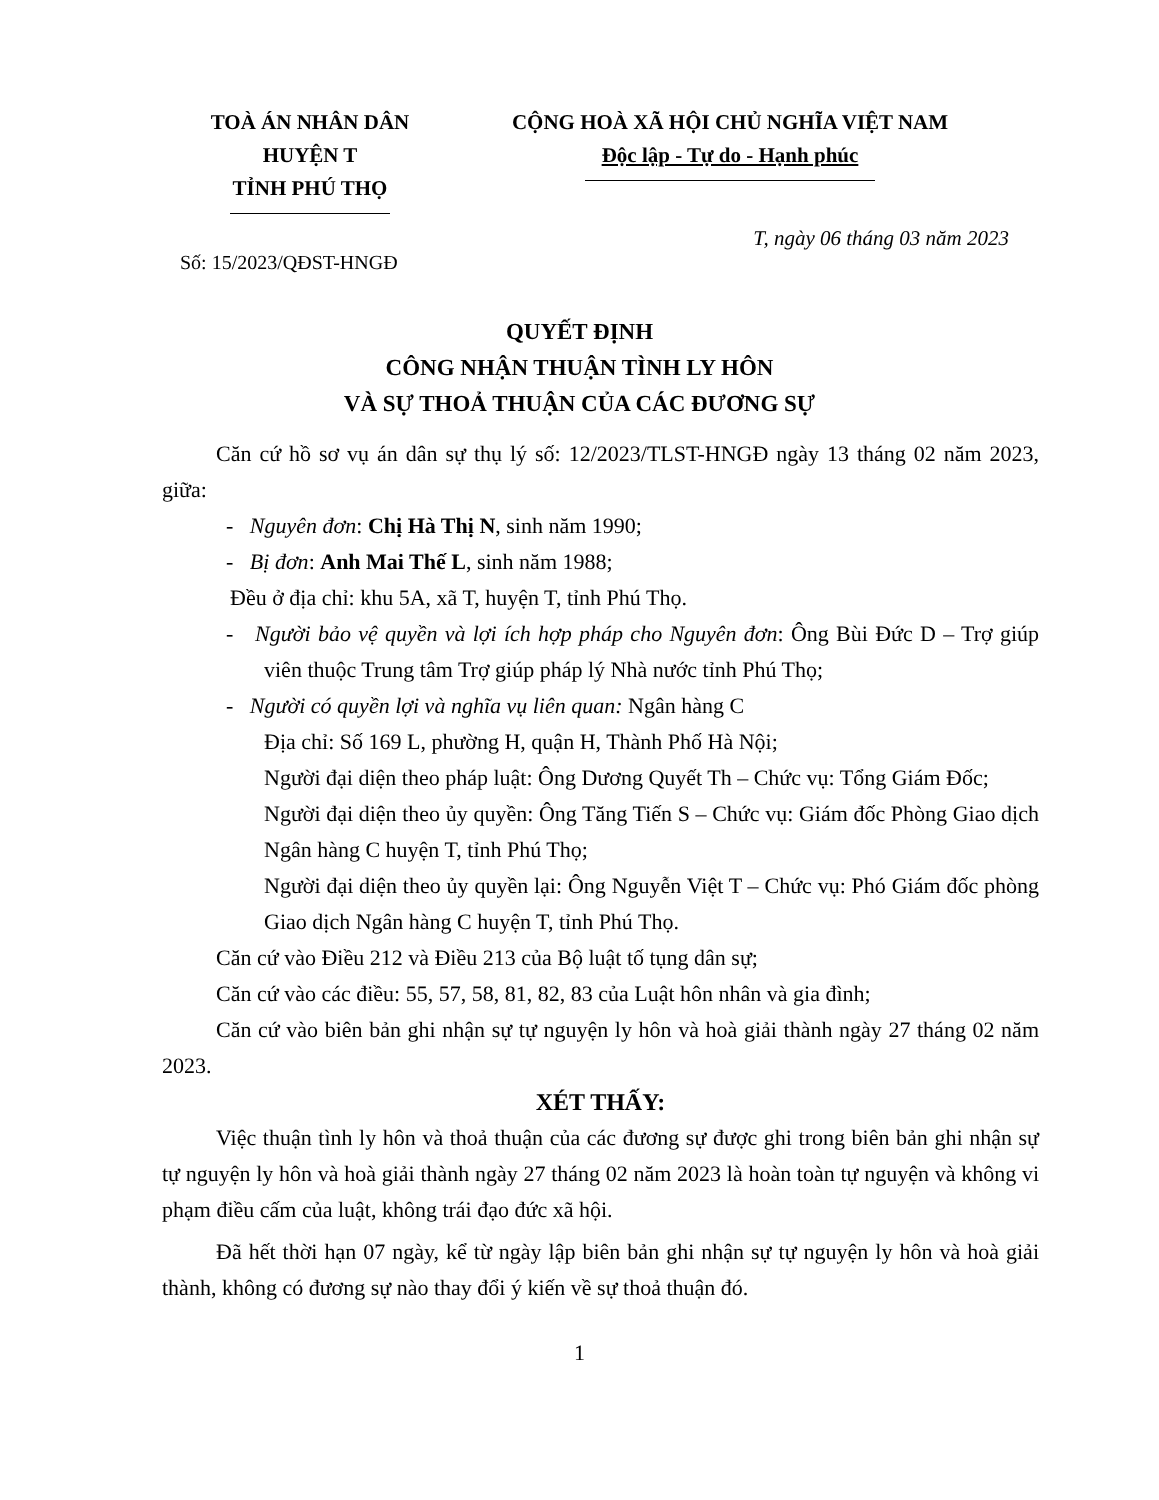TOÀ ÁN NHÂN DÂN
HUYỆN T
TỈNH PHÚ THỌ
CỘNG HOÀ XÃ HỘI CHỦ NGHĨA VIỆT NAM
Độc lập - Tự do - Hạnh phúc
T, ngày 06 tháng 03 năm 2023
Số: 15/2023/QĐST-HNGĐ
QUYẾT ĐỊNH
CÔNG NHẬN THUẬN TÌNH LY HÔN
VÀ SỰ THOẢ THUẬN CỦA CÁC ĐƯƠNG SỰ
Căn cứ hồ sơ vụ án dân sự thụ lý số: 12/2023/TLST-HNGĐ ngày 13 tháng 02 năm 2023, giữa:
- Nguyên đơn: Chị Hà Thị N, sinh năm 1990;
- Bị đơn: Anh Mai Thế L, sinh năm 1988;
Đều ở địa chỉ: khu 5A, xã T, huyện T, tỉnh Phú Thọ.
- Người bảo vệ quyền và lợi ích hợp pháp cho Nguyên đơn: Ông Bùi Đức D – Trợ giúp viên thuộc Trung tâm Trợ giúp pháp lý Nhà nước tỉnh Phú Thọ;
- Người có quyền lợi và nghĩa vụ liên quan: Ngân hàng C
Địa chỉ: Số 169 L, phường H, quận H, Thành Phố Hà Nội;
Người đại diện theo pháp luật: Ông Dương Quyết Th – Chức vụ: Tổng Giám Đốc;
Người đại diện theo ủy quyền: Ông Tăng Tiến S – Chức vụ: Giám đốc Phòng Giao dịch Ngân hàng C huyện T, tỉnh Phú Thọ;
Người đại diện theo ủy quyền lại: Ông Nguyễn Việt T – Chức vụ: Phó Giám đốc phòng Giao dịch Ngân hàng C huyện T, tỉnh Phú Thọ.
Căn cứ vào Điều 212 và Điều 213 của Bộ luật tố tụng dân sự;
Căn cứ vào các điều: 55, 57, 58, 81, 82, 83 của Luật hôn nhân và gia đình;
Căn cứ vào biên bản ghi nhận sự tự nguyện ly hôn và hoà giải thành ngày 27 tháng 02 năm 2023.
XÉT THẤY:
Việc thuận tình ly hôn và thoả thuận của các đương sự được ghi trong biên bản ghi nhận sự tự nguyện ly hôn và hoà giải thành ngày 27 tháng 02 năm 2023 là hoàn toàn tự nguyện và không vi phạm điều cấm của luật, không trái đạo đức xã hội.
Đã hết thời hạn 07 ngày, kể từ ngày lập biên bản ghi nhận sự tự nguyện ly hôn và hoà giải thành, không có đương sự nào thay đổi ý kiến về sự thoả thuận đó.
1